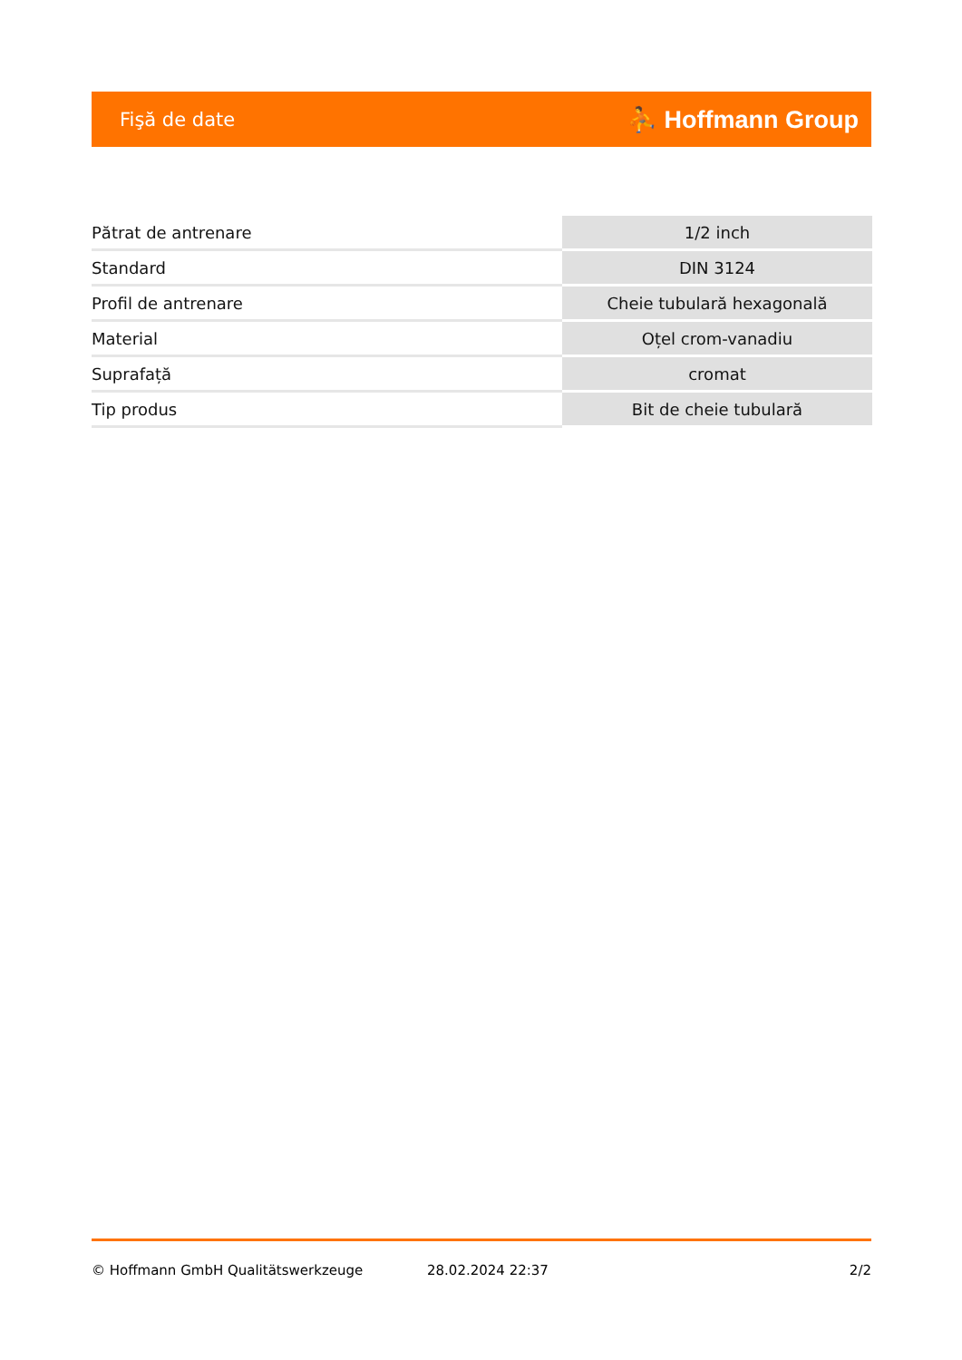Fişă de date ⛹ Hoffmann Group
| Pătrat de antrenare | 1/2 inch |
| Standard | DIN 3124 |
| Profil de antrenare | Cheie tubulară hexagonală |
| Material | Oțel crom-vanadiu |
| Suprafață | cromat |
| Tip produs | Bit de cheie tubulară |
© Hoffmann GmbH Qualitätswerkzeuge 28.02.2024 22:37 2/2